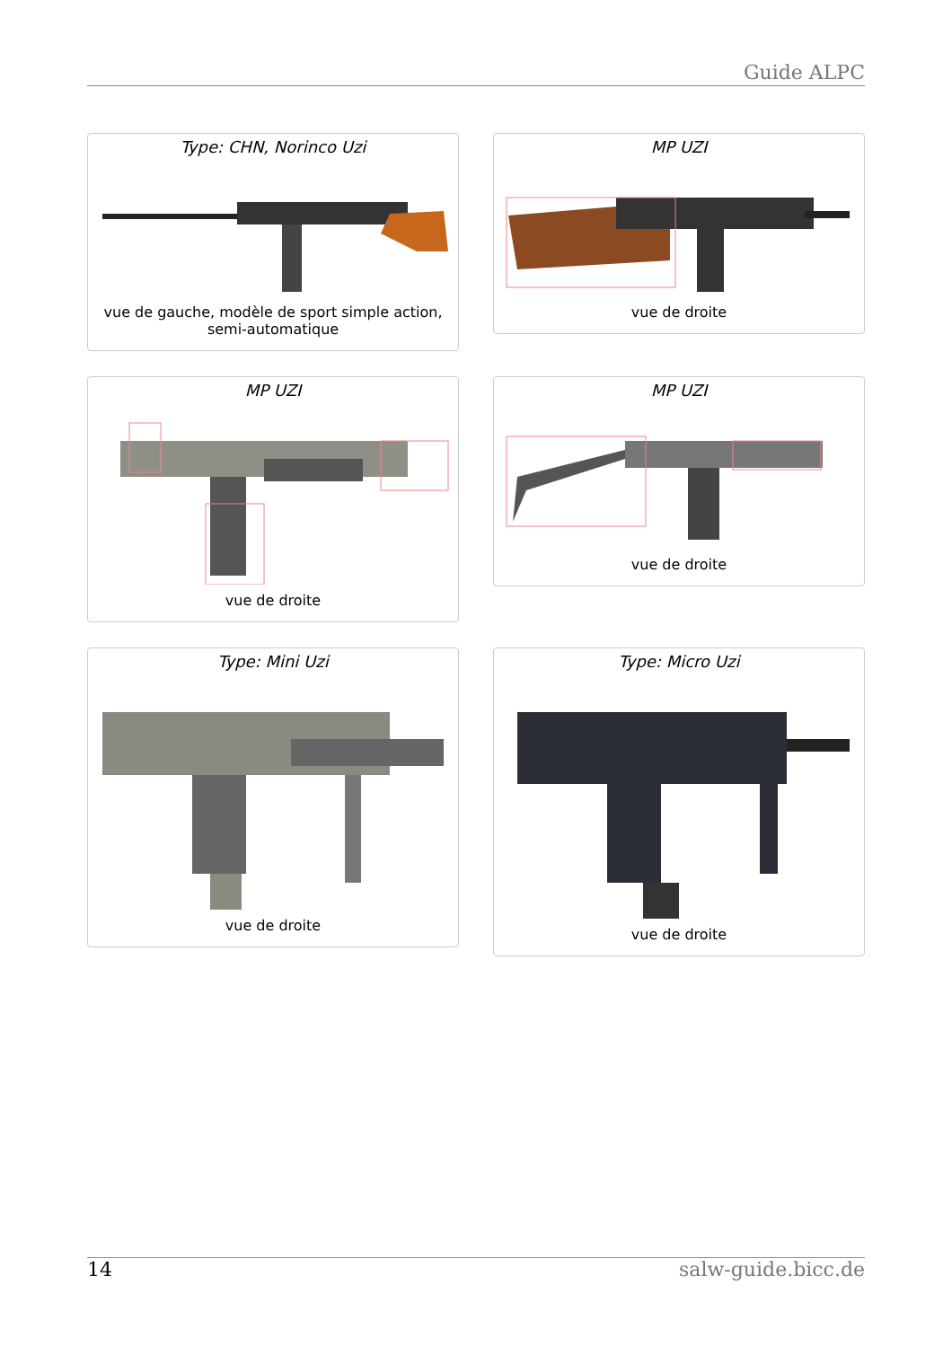Guide ALPC
Type: CHN, Norinco Uzi
vue de gauche, modèle de sport simple action, semi-automatique
MP UZI
vue de droite
MP UZI
vue de droite
MP UZI
vue de droite
Type: Mini Uzi
vue de droite
Type: Micro Uzi
vue de droite
14 salw-guide.bicc.de